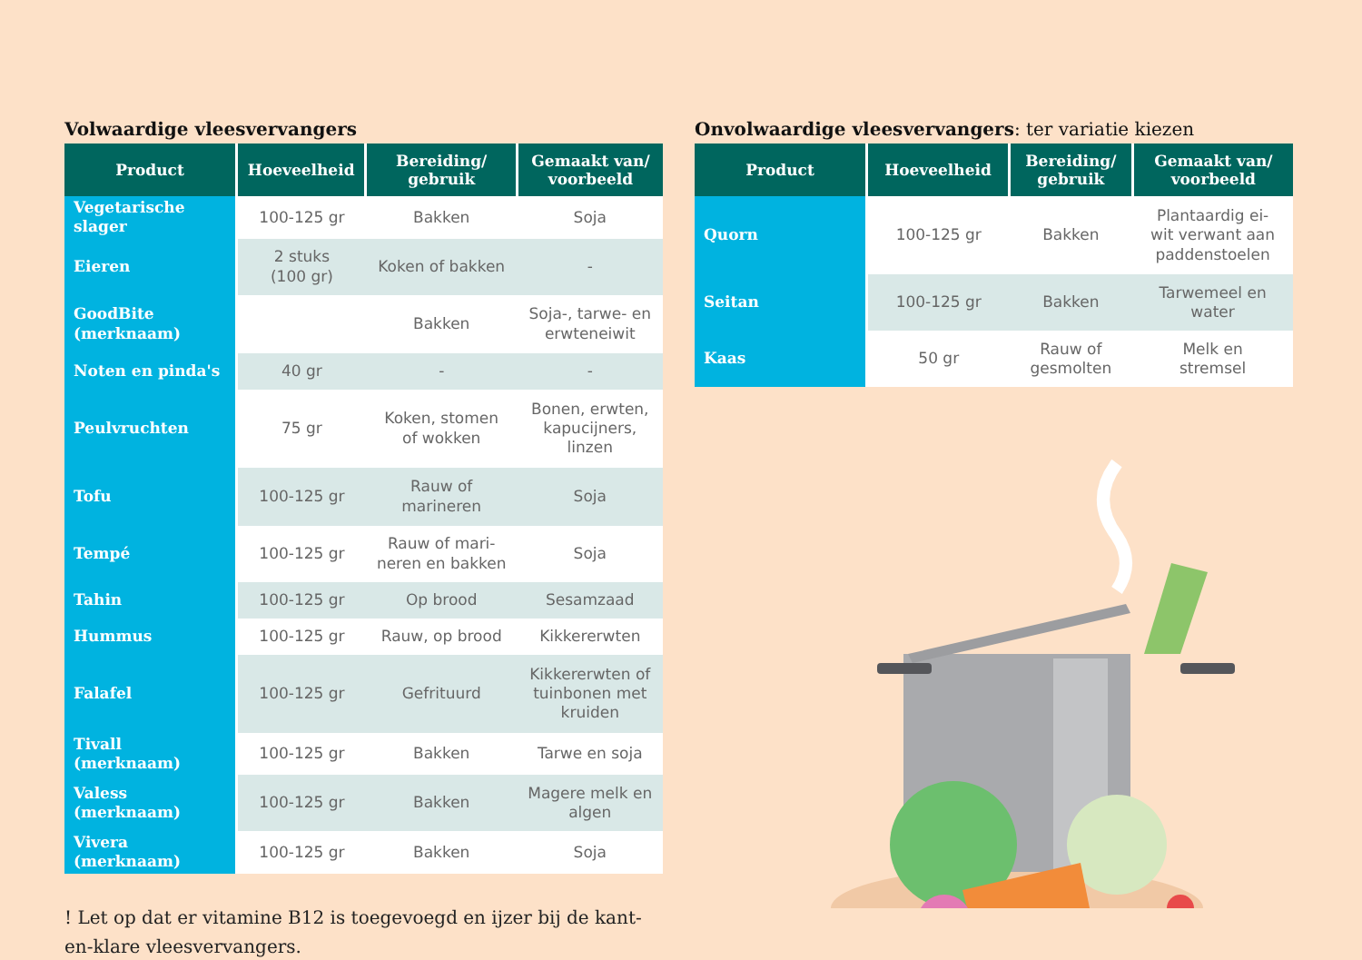Volwaardige vleesvervangers
| Product | Hoeveelheid | Bereiding/ gebruik | Gemaakt van/ voorbeeld |
| --- | --- | --- | --- |
| Vegetarische slager | 100-125 gr | Bakken | Soja |
| Eieren | 2 stuks (100 gr) | Koken of bakken | - |
| GoodBite (merknaam) | | Bakken | Soja-, tarwe- en erwteneiwit |
| Noten en pinda's | 40 gr | - | - |
| Peulvruchten | 75 gr | Koken, stomen of wokken | Bonen, erwten, kapucijners, linzen |
| Tofu | 100-125 gr | Rauw of marineren | Soja |
| Tempé | 100-125 gr | Rauw of mari- neren en bakken | Soja |
| Tahin | 100-125 gr | Op brood | Sesamzaad |
| Hummus | 100-125 gr | Rauw, op brood | Kikkererwten |
| Falafel | 100-125 gr | Gefrituurd | Kikkererwten of tuinbonen met kruiden |
| Tivall (merknaam) | 100-125 gr | Bakken | Tarwe en soja |
| Valess (merknaam) | 100-125 gr | Bakken | Magere melk en algen |
| Vivera (merknaam) | 100-125 gr | Bakken | Soja |
! Let op dat er vitamine B12 is toegevoegd en ijzer bij de kant-en-klare vleesvervangers.
Onvolwaardige vleesvervangers: ter variatie kiezen
| Product | Hoeveelheid | Bereiding/ gebruik | Gemaakt van/ voorbeeld |
| --- | --- | --- | --- |
| Quorn | 100-125 gr | Bakken | Plantaardig ei- wit verwant aan paddenstoelen |
| Seitan | 100-125 gr | Bakken | Tarwemeel en water |
| Kaas | 50 gr | Rauw of gesmolten | Melk en stremsel |